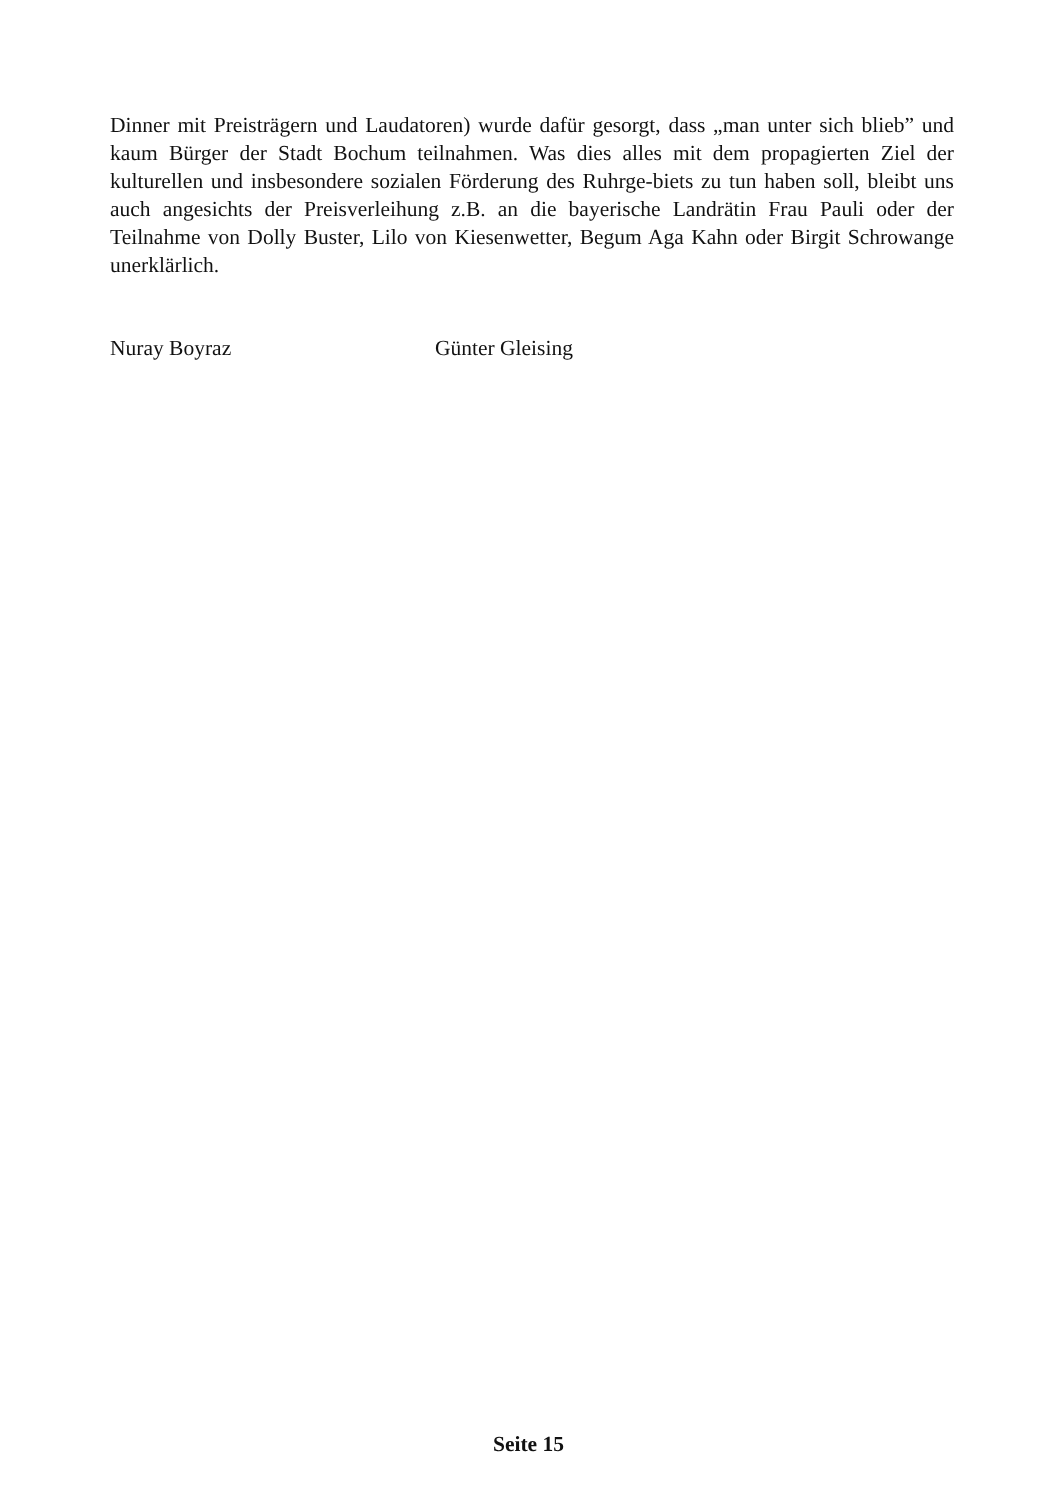Dinner mit Preisträgern und Laudatoren) wurde dafür gesorgt, dass „man unter sich blieb” und kaum Bürger der Stadt Bochum teilnahmen. Was dies alles mit dem propagierten Ziel der kulturellen und insbesondere sozialen Förderung des Ruhrge-biets zu tun haben soll, bleibt uns auch angesichts der Preisverleihung z.B. an die bayerische Landrätin Frau Pauli oder der Teilnahme von Dolly Buster, Lilo von Kiesenwetter, Begum Aga Kahn oder Birgit Schrowange unerklärlich.
Nuray Boyraz Günter Gleising
Seite 15